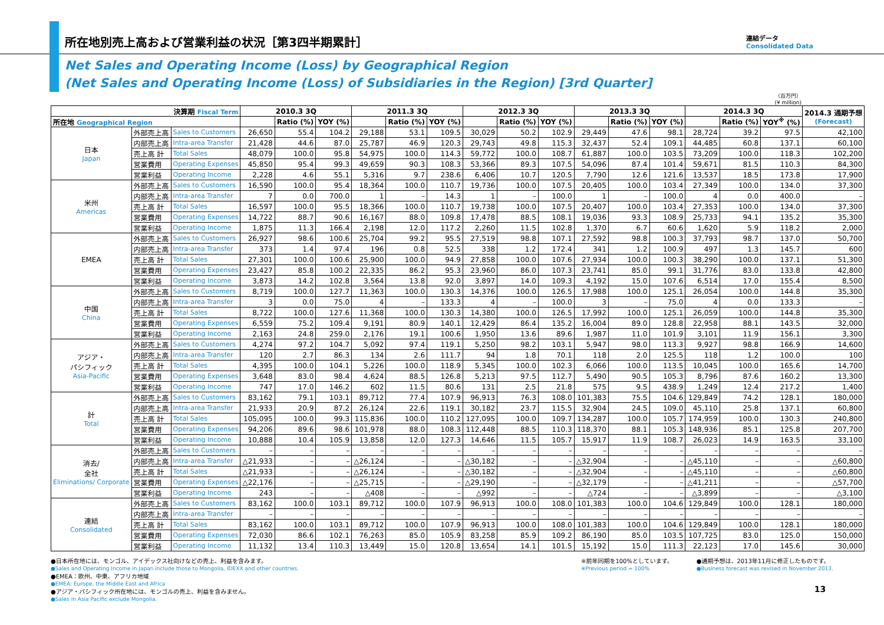所在地別売上高および営業利益の状況［第3四半期累計］
連結データ
Consolidated Data
Net Sales and Operating Income (Loss) by Geographical Region
(Net Sales and Operating Income (Loss) of Subsidiaries in the Region) [3rd Quarter]
（百万円）
(¥ million)
| 決算期 Fiscal Term | | | 2010.3 3Q | | | 2011.3 3Q | | | 2012.3 3Q | | | 2013.3 3Q | | | 2014.3 3Q | | | 2014.3 通期予想 (Forecast) |
| --- | --- | --- | --- | --- | --- | --- | --- | --- | --- | --- | --- | --- | --- | --- | --- | --- | --- | --- |
| 所在地 Geographical Region | | | | Ratio (%) | YOY (%) | | Ratio (%) | YOY (%) | | Ratio (%) | YOY (%) | | Ratio (%) | YOY (%) | | Ratio (%) | YOY<sup>※</sup> (%) | |
| 日本 Japan | 外部売上高 | Sales to Customers | 26,650 | 55.4 | 104.2 | 29,188 | 53.1 | 109.5 | 30,029 | 50.2 | 102.9 | 29,449 | 47.6 | 98.1 | 28,724 | 39.2 | 97.5 | 42,100 |
| | 内部売上高 | Intra-area Transfer | 21,428 | 44.6 | 87.0 | 25,787 | 46.9 | 120.3 | 29,743 | 49.8 | 115.3 | 32,437 | 52.4 | 109.1 | 44,485 | 60.8 | 137.1 | 60,100 |
| | 売上高 計 | Total Sales | 48,079 | 100.0 | 95.8 | 54,975 | 100.0 | 114.3 | 59,772 | 100.0 | 108.7 | 61,887 | 100.0 | 103.5 | 73,209 | 100.0 | 118.3 | 102,200 |
| | 営業費用 | Operating Expenses | 45,850 | 95.4 | 99.3 | 49,659 | 90.3 | 108.3 | 53,366 | 89.3 | 107.5 | 54,096 | 87.4 | 101.4 | 59,671 | 81.5 | 110.3 | 84,300 |
| | 営業利益 | Operating Income | 2,228 | 4.6 | 55.1 | 5,316 | 9.7 | 238.6 | 6,406 | 10.7 | 120.5 | 7,790 | 12.6 | 121.6 | 13,537 | 18.5 | 173.8 | 17,900 |
| 米州 Americas | 外部売上高 | Sales to Customers | 16,590 | 100.0 | 95.4 | 18,364 | 100.0 | 110.7 | 19,736 | 100.0 | 107.5 | 20,405 | 100.0 | 103.4 | 27,349 | 100.0 | 134.0 | 37,300 |
| | 内部売上高 | Intra-area Transfer | 7 | 0.0 | 700.0 | 1 | – | 14.3 | 1 | – | 100.0 | 1 | – | 100.0 | 4 | 0.0 | 400.0 | – |
| | 売上高 計 | Total Sales | 16,597 | 100.0 | 95.5 | 18,366 | 100.0 | 110.7 | 19,738 | 100.0 | 107.5 | 20,407 | 100.0 | 103.4 | 27,353 | 100.0 | 134.0 | 37,300 |
| | 営業費用 | Operating Expenses | 14,722 | 88.7 | 90.6 | 16,167 | 88.0 | 109.8 | 17,478 | 88.5 | 108.1 | 19,036 | 93.3 | 108.9 | 25,733 | 94.1 | 135.2 | 35,300 |
| | 営業利益 | Operating Income | 1,875 | 11.3 | 166.4 | 2,198 | 12.0 | 117.2 | 2,260 | 11.5 | 102.8 | 1,370 | 6.7 | 60.6 | 1,620 | 5.9 | 118.2 | 2,000 |
| EMEA | 外部売上高 | Sales to Customers | 26,927 | 98.6 | 100.6 | 25,704 | 99.2 | 95.5 | 27,519 | 98.8 | 107.1 | 27,592 | 98.8 | 100.3 | 37,793 | 98.7 | 137.0 | 50,700 |
| | 内部売上高 | Intra-area Transfer | 373 | 1.4 | 97.4 | 196 | 0.8 | 52.5 | 338 | 1.2 | 172.4 | 341 | 1.2 | 100.9 | 497 | 1.3 | 145.7 | 600 |
| | 売上高 計 | Total Sales | 27,301 | 100.0 | 100.6 | 25,900 | 100.0 | 94.9 | 27,858 | 100.0 | 107.6 | 27,934 | 100.0 | 100.3 | 38,290 | 100.0 | 137.1 | 51,300 |
| | 営業費用 | Operating Expenses | 23,427 | 85.8 | 100.2 | 22,335 | 86.2 | 95.3 | 23,960 | 86.0 | 107.3 | 23,741 | 85.0 | 99.1 | 31,776 | 83.0 | 133.8 | 42,800 |
| | 営業利益 | Operating Income | 3,873 | 14.2 | 102.8 | 3,564 | 13.8 | 92.0 | 3,897 | 14.0 | 109.3 | 4,192 | 15.0 | 107.6 | 6,514 | 17.0 | 155.4 | 8,500 |
| 中国 China | 外部売上高 | Sales to Customers | 8,719 | 100.0 | 127.7 | 11,363 | 100.0 | 130.3 | 14,376 | 100.0 | 126.5 | 17,988 | 100.0 | 125.1 | 26,054 | 100.0 | 144.8 | 35,300 |
| | 内部売上高 | Intra-area Transfer | 3 | 0.0 | 75.0 | 4 | – | 133.3 | 4 | – | 100.0 | 3 | – | 75.0 | 4 | 0.0 | 133.3 | – |
| | 売上高 計 | Total Sales | 8,722 | 100.0 | 127.6 | 11,368 | 100.0 | 130.3 | 14,380 | 100.0 | 126.5 | 17,992 | 100.0 | 125.1 | 26,059 | 100.0 | 144.8 | 35,300 |
| | 営業費用 | Operating Expenses | 6,559 | 75.2 | 109.4 | 9,191 | 80.9 | 140.1 | 12,429 | 86.4 | 135.2 | 16,004 | 89.0 | 128.8 | 22,958 | 88.1 | 143.5 | 32,000 |
| | 営業利益 | Operating Income | 2,163 | 24.8 | 259.0 | 2,176 | 19.1 | 100.6 | 1,950 | 13.6 | 89.6 | 1,987 | 11.0 | 101.9 | 3,101 | 11.9 | 156.1 | 3,300 |
| アジア・ パシフィック Asia-Pacific | 外部売上高 | Sales to Customers | 4,274 | 97.2 | 104.7 | 5,092 | 97.4 | 119.1 | 5,250 | 98.2 | 103.1 | 5,947 | 98.0 | 113.3 | 9,927 | 98.8 | 166.9 | 14,600 |
| | 内部売上高 | Intra-area Transfer | 120 | 2.7 | 86.3 | 134 | 2.6 | 111.7 | 94 | 1.8 | 70.1 | 118 | 2.0 | 125.5 | 118 | 1.2 | 100.0 | 100 |
| | 売上高 計 | Total Sales | 4,395 | 100.0 | 104.1 | 5,226 | 100.0 | 118.9 | 5,345 | 100.0 | 102.3 | 6,066 | 100.0 | 113.5 | 10,045 | 100.0 | 165.6 | 14,700 |
| | 営業費用 | Operating Expenses | 3,648 | 83.0 | 98.4 | 4,624 | 88.5 | 126.8 | 5,213 | 97.5 | 112.7 | 5,490 | 90.5 | 105.3 | 8,796 | 87.6 | 160.2 | 13,300 |
| | 営業利益 | Operating Income | 747 | 17.0 | 146.2 | 602 | 11.5 | 80.6 | 131 | 2.5 | 21.8 | 575 | 9.5 | 438.9 | 1,249 | 12.4 | 217.2 | 1,400 |
| 計 Total | 外部売上高 | Sales to Customers | 83,162 | 79.1 | 103.1 | 89,712 | 77.4 | 107.9 | 96,913 | 76.3 | 108.0 | 101,383 | 75.5 | 104.6 | 129,849 | 74.2 | 128.1 | 180,000 |
| | 内部売上高 | Intra-area Transfer | 21,933 | 20.9 | 87.2 | 26,124 | 22.6 | 119.1 | 30,182 | 23.7 | 115.5 | 32,904 | 24.5 | 109.0 | 45,110 | 25.8 | 137.1 | 60,800 |
| | 売上高 計 | Total Sales | 105,095 | 100.0 | 99.3 | 115,836 | 100.0 | 110.2 | 127,095 | 100.0 | 109.7 | 134,287 | 100.0 | 105.7 | 174,959 | 100.0 | 130.3 | 240,800 |
| | 営業費用 | Operating Expenses | 94,206 | 89.6 | 98.6 | 101,978 | 88.0 | 108.3 | 112,448 | 88.5 | 110.3 | 118,370 | 88.1 | 105.3 | 148,936 | 85.1 | 125.8 | 207,700 |
| | 営業利益 | Operating Income | 10,888 | 10.4 | 105.9 | 13,858 | 12.0 | 127.3 | 14,646 | 11.5 | 105.7 | 15,917 | 11.9 | 108.7 | 26,023 | 14.9 | 163.5 | 33,100 |
| 消去/ 全社 Eliminations/ Corporate | 外部売上高 | Sales to Customers | – | – | – | – | – | – | – | – | – | – | – | – | – | – | – | – |
| | 内部売上高 | Intra-area Transfer | △21,933 | – | – | △26,124 | – | – | △30,182 | – | – | △32,904 | – | – | △45,110 | – | – | △60,800 |
| | 売上高 計 | Total Sales | △21,933 | – | – | △26,124 | – | – | △30,182 | – | – | △32,904 | – | – | △45,110 | – | – | △60,800 |
| | 営業費用 | Operating Expenses | △22,176 | – | – | △25,715 | – | – | △29,190 | – | – | △32,179 | – | – | △41,211 | – | – | △57,700 |
| | 営業利益 | Operating Income | 243 | – | – | △408 | – | – | △992 | – | – | △724 | – | – | △3,899 | – | – | △3,100 |
| 連結 Consolidated | 外部売上高 | Sales to Customers | 83,162 | 100.0 | 103.1 | 89,712 | 100.0 | 107.9 | 96,913 | 100.0 | 108.0 | 101,383 | 100.0 | 104.6 | 129,849 | 100.0 | 128.1 | 180,000 |
| | 内部売上高 | Intra-area Transfer | – | – | – | – | – | – | – | – | – | – | – | – | – | – | – | – |
| | 売上高 計 | Total Sales | 83,162 | 100.0 | 103.1 | 89,712 | 100.0 | 107.9 | 96,913 | 100.0 | 108.0 | 101,383 | 100.0 | 104.6 | 129,849 | 100.0 | 128.1 | 180,000 |
| | 営業費用 | Operating Expenses | 72,030 | 86.6 | 102.1 | 76,263 | 85.0 | 105.9 | 83,258 | 85.9 | 109.2 | 86,190 | 85.0 | 103.5 | 107,725 | 83.0 | 125.0 | 150,000 |
| | 営業利益 | Operating Income | 11,132 | 13.4 | 110.3 | 13,449 | 15.0 | 120.8 | 13,654 | 14.1 | 101.5 | 15,192 | 15.0 | 111.3 | 22,123 | 17.0 | 145.6 | 30,000 |
●日本所在地には、モンゴル、アイデックス社向けなどの売上、利益を含みます。
●Sales and Operating Income in Japan include those to Mongolia, IDEXX and other countries.
●EMEA：欧州、中東、アフリカ地域
●EMEA: Europe, the Middle East and Africa
●アジア・パシフィック所在地には、モンゴルの売上、利益を含みません。
●Sales in Asia Pacific exclude Mongolia.
※前年同期を100%としています。
※Previous period = 100%
●通期予想は、2013年11月に修正したものです。
●Business forecast was revised in November 2013.
13